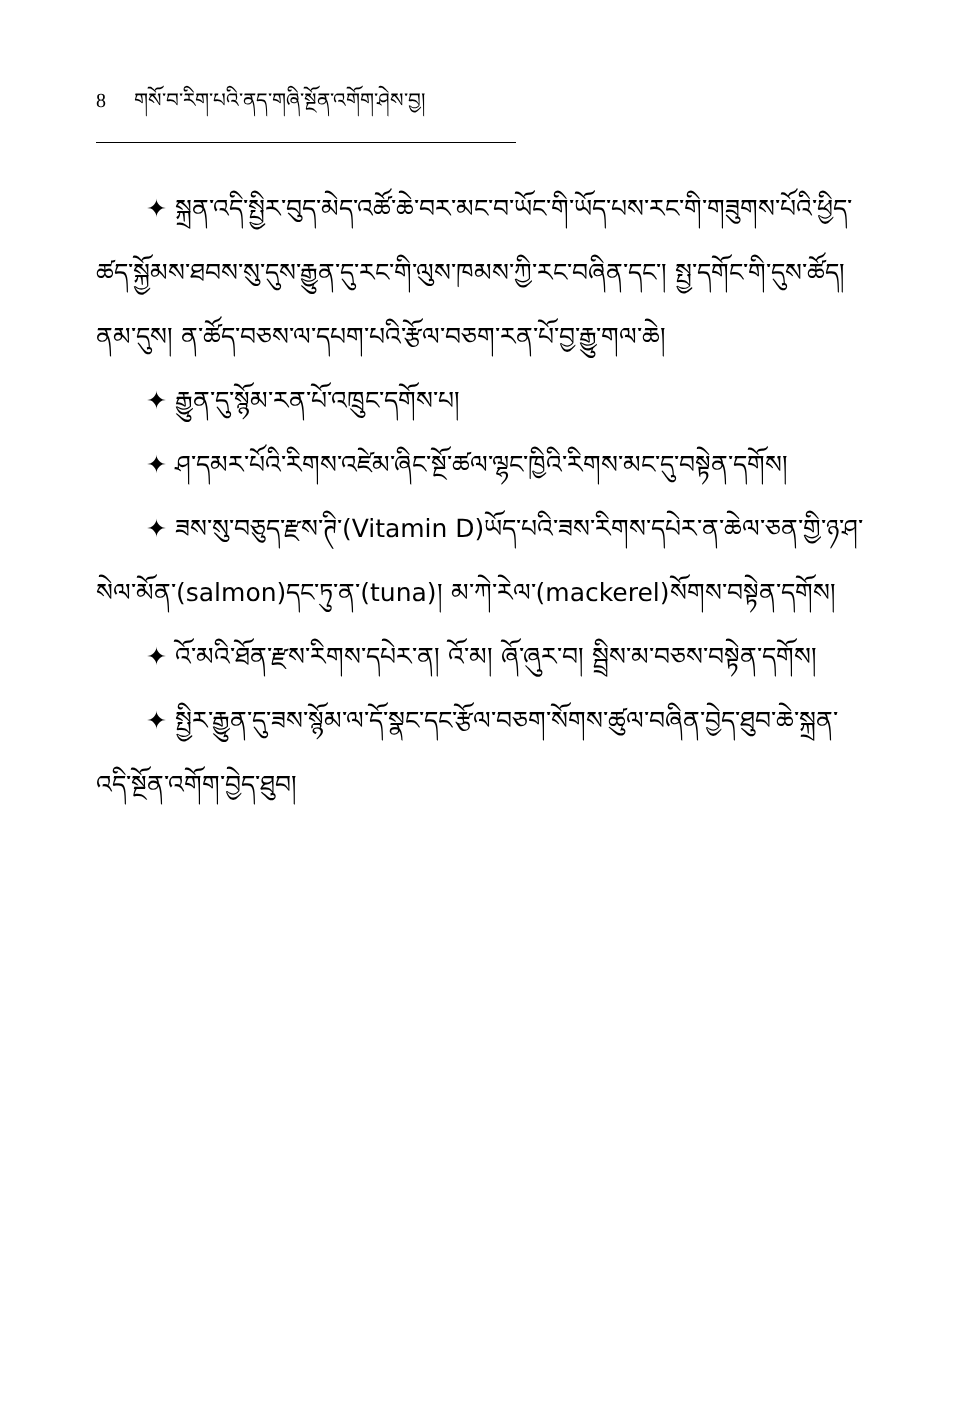8 གསོ་བ་རིག་པའི་ནད་གཞི་སྔོན་འགོག་ཤེས་བྱ།
✦ སྐྲན་འདི་སྤྱིར་བུད་མེད་འཚོ་ཆེ་བར་མང་བ་ཡོང་གི་ཡོད་པས་རང་གི་གཟུགས་པོའི་ཕྱིད་ཚད་སྐྱོམས་ཐབས་སུ་དུས་རྒྱུན་དུ་རང་གི་ལུས་ཁམས་ཀྱི་རང་བཞིན་དང་། སྤྱ་དགོང་གི་དུས་ཚོད། ནམ་དུས། ན་ཚོད་བཅས་ལ་དཔག་པའི་རྩོལ་བཅག་རན་པོ་བྱ་རྒྱུ་གལ་ཆེ།
✦ རྒྱུན་དུ་སྙོམ་རན་པོ་འཁྲུང་དགོས་པ།
✦ ཤ་དམར་པོའི་རིགས་འཛེམ་ཞིང་སྔོ་ཚལ་ལྷང་ཁྱིའི་རིགས་མང་དུ་བསྟེན་དགོས།
✦ ཟས་སུ་བཅུད་རྫས་ཊི་(Vitamin D)ཡོད་པའི་ཟས་རིགས་དཔེར་ན་ཆེལ་ཅན་གྱི་ཉ་ཤ་སེལ་མོན་(salmon)དང་ཏུ་ན་(tuna)། མ་ཀེ་རེལ་(mackerel)སོགས་བསྟེན་དགོས།
✦ འོ་མའི་ཐོན་རྫས་རིགས་དཔེར་ན། འོ་མ། ཞོ་ཞུར་བ། སྦྲིས་མ་བཅས་བསྟེན་དགོས།
✦ སྤྱིར་རྒྱུན་དུ་ཟས་སྙོམ་ལ་དོ་སྣང་དང་རྩོལ་བཅག་སོགས་ཚུལ་བཞིན་བྱེད་ཐུབ་ཆེ་སྐྲན་འདི་སྔོན་འགོག་བྱེད་ཐུབ།